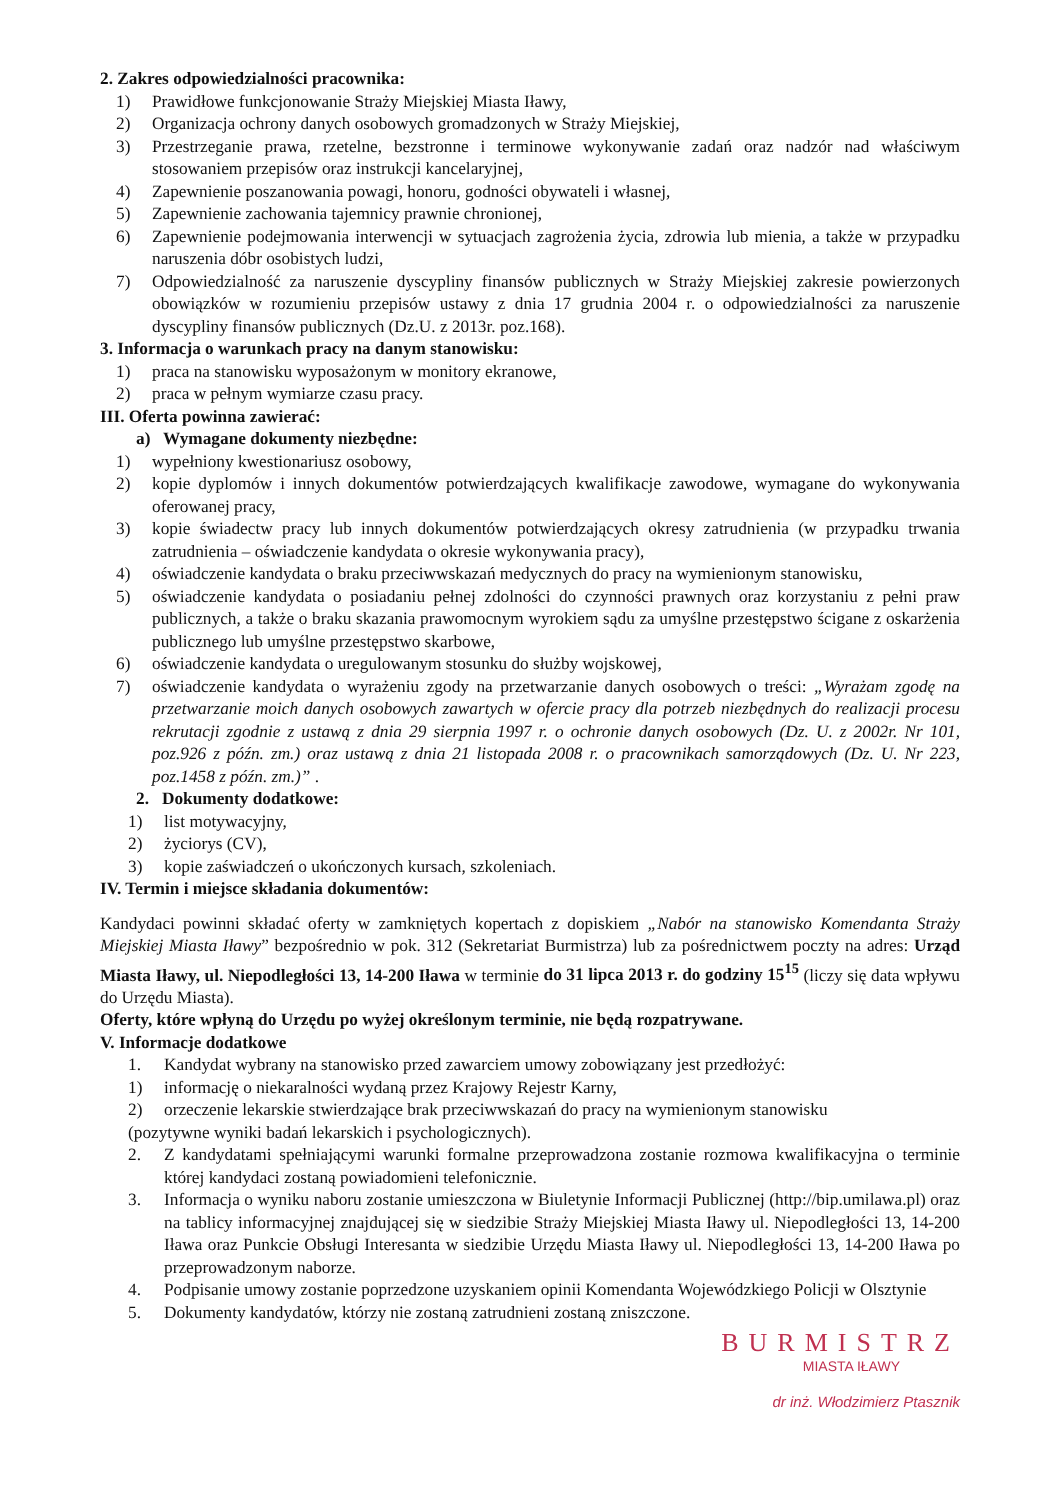2. Zakres odpowiedzialności pracownika:
1) Prawidłowe funkcjonowanie Straży Miejskiej Miasta Iławy,
2) Organizacja ochrony danych osobowych gromadzonych w Straży Miejskiej,
3) Przestrzeganie prawa, rzetelne, bezstronne i terminowe wykonywanie zadań oraz nadzór nad właściwym stosowaniem przepisów oraz instrukcji kancelaryjnej,
4) Zapewnienie poszanowania powagi, honoru, godności obywateli i własnej,
5) Zapewnienie zachowania tajemnicy prawnie chronionej,
6) Zapewnienie podejmowania interwencji w sytuacjach zagrożenia życia, zdrowia lub mienia, a także w przypadku naruszenia dóbr osobistych ludzi,
7) Odpowiedzialność za naruszenie dyscypliny finansów publicznych w Straży Miejskiej zakresie powierzonych obowiązków w rozumieniu przepisów ustawy z dnia 17 grudnia 2004 r. o odpowiedzialności za naruszenie dyscypliny finansów publicznych (Dz.U. z 2013r. poz.168).
3. Informacja o warunkach pracy na danym stanowisku:
1) praca na stanowisku wyposażonym w monitory ekranowe,
2) praca w pełnym wymiarze czasu pracy.
III. Oferta powinna zawierać:
a) Wymagane dokumenty niezbędne:
1) wypełniony kwestionariusz osobowy,
2) kopie dyplomów i innych dokumentów potwierdzających kwalifikacje zawodowe, wymagane do wykonywania oferowanej pracy,
3) kopie świadectw pracy lub innych dokumentów potwierdzających okresy zatrudnienia (w przypadku trwania zatrudnienia – oświadczenie kandydata o okresie wykonywania pracy),
4) oświadczenie kandydata o braku przeciwwskazań medycznych do pracy na wymienionym stanowisku,
5) oświadczenie kandydata o posiadaniu pełnej zdolności do czynności prawnych oraz korzystaniu z pełni praw publicznych, a także o braku skazania prawomocnym wyrokiem sądu za umyślne przestępstwo ścigane z oskarżenia publicznego lub umyślne przestępstwo skarbowe,
6) oświadczenie kandydata o uregulowanym stosunku do służby wojskowej,
7) oświadczenie kandydata o wyrażeniu zgody na przetwarzanie danych osobowych o treści: „Wyrażam zgodę na przetwarzanie moich danych osobowych zawartych w ofercie pracy dla potrzeb niezbędnych do realizacji procesu rekrutacji zgodnie z ustawą z dnia 29 sierpnia 1997 r. o ochronie danych osobowych (Dz. U. z 2002r. Nr 101, poz.926 z późn. zm.) oraz ustawą z dnia 21 listopada 2008 r. o pracownikach samorządowych (Dz. U. Nr 223, poz.1458 z późn. zm.)” .
2. Dokumenty dodatkowe:
1) list motywacyjny,
2) życiorys (CV),
3) kopie zaświadczeń o ukończonych kursach, szkoleniach.
IV. Termin i miejsce składania dokumentów:
Kandydaci powinni składać oferty w zamkniętych kopertach z dopiskiem „Nabór na stanowisko Komendanta Straży Miejskiej Miasta Iławy” bezpośrednio w pok. 312 (Sekretariat Burmistrza) lub za pośrednictwem poczty na adres: Urząd Miasta Iławy, ul. Niepodległości 13, 14-200 Iława w terminie do 31 lipca 2013 r. do godziny 15<sup>15</sup> (liczy się data wpływu do Urzędu Miasta).
Oferty, które wpłyną do Urzędu po wyżej określonym terminie, nie będą rozpatrywane.
V. Informacje dodatkowe
1. Kandydat wybrany na stanowisko przed zawarciem umowy zobowiązany jest przedłożyć:
1) informację o niekaralności wydaną przez Krajowy Rejestr Karny,
2) orzeczenie lekarskie stwierdzające brak przeciwwskazań do pracy na wymienionym stanowisku
(pozytywne wyniki badań lekarskich i psychologicznych).
2. Z kandydatami spełniającymi warunki formalne przeprowadzona zostanie rozmowa kwalifikacyjna o terminie której kandydaci zostaną powiadomieni telefonicznie.
3. Informacja o wyniku naboru zostanie umieszczona w Biuletynie Informacji Publicznej (http://bip.umilawa.pl) oraz na tablicy informacyjnej znajdującej się w siedzibie Straży Miejskiej Miasta Iławy ul. Niepodległości 13, 14-200 Iława oraz Punkcie Obsługi Interesanta w siedzibie Urzędu Miasta Iławy ul. Niepodległości 13, 14-200 Iława po przeprowadzonym naborze.
4. Podpisanie umowy zostanie poprzedzone uzyskaniem opinii Komendanta Wojewódzkiego Policji w Olsztynie
5. Dokumenty kandydatów, którzy nie zostaną zatrudnieni zostaną zniszczone.
BURMISTRZ
MIASTA IŁAWY
dr inż. Włodzimierz Ptasznik